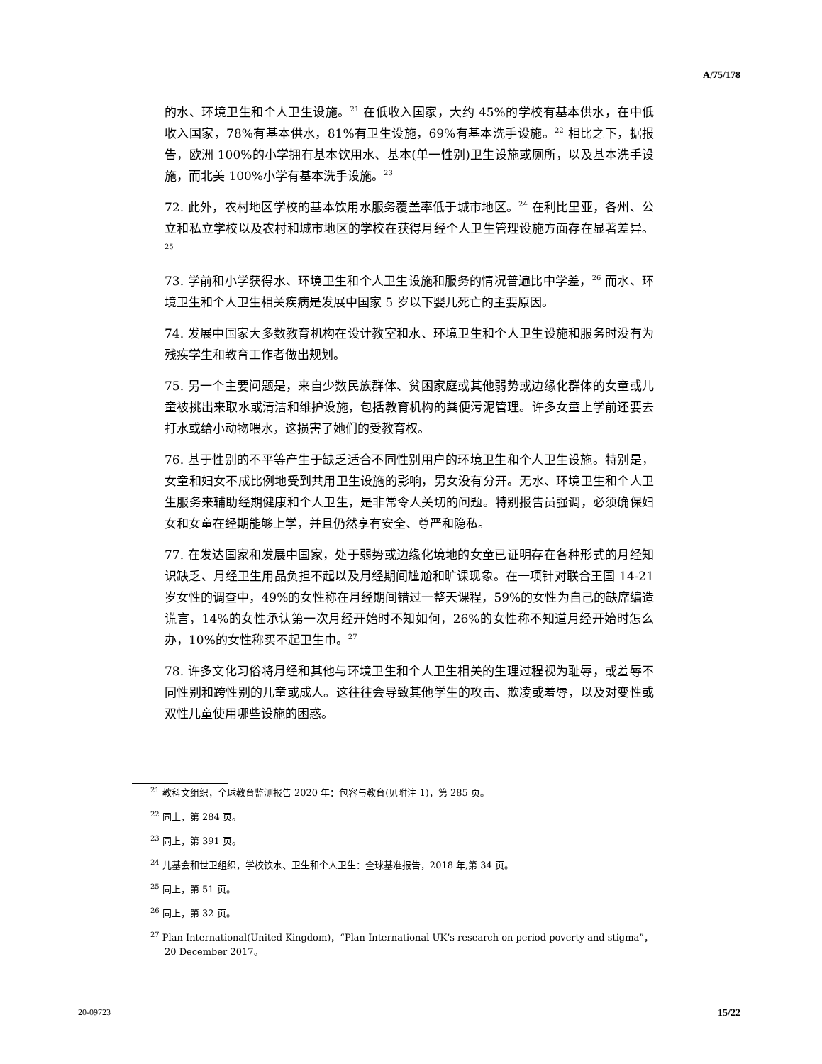A/75/178
的水、环境卫生和个人卫生设施。<sup>21</sup> 在低收入国家，大约 45%的学校有基本供水，在中低收入国家，78%有基本供水，81%有卫生设施，69%有基本洗手设施。<sup>22</sup> 相比之下，据报告，欧洲 100%的小学拥有基本饮用水、基本(单一性别)卫生设施或厕所，以及基本洗手设施，而北美 100%小学有基本洗手设施。<sup>23</sup>
72. 此外，农村地区学校的基本饮用水服务覆盖率低于城市地区。<sup>24</sup> 在利比里亚，各州、公立和私立学校以及农村和城市地区的学校在获得月经个人卫生管理设施方面存在显著差异。<sup>25</sup>
73. 学前和小学获得水、环境卫生和个人卫生设施和服务的情况普遍比中学差，<sup>26</sup> 而水、环境卫生和个人卫生相关疾病是发展中国家 5 岁以下婴儿死亡的主要原因。
74. 发展中国家大多数教育机构在设计教室和水、环境卫生和个人卫生设施和服务时没有为残疾学生和教育工作者做出规划。
75. 另一个主要问题是，来自少数民族群体、贫困家庭或其他弱势或边缘化群体的女童或儿童被挑出来取水或清洁和维护设施，包括教育机构的粪便污泥管理。许多女童上学前还要去打水或给小动物喂水，这损害了她们的受教育权。
76. 基于性别的不平等产生于缺乏适合不同性别用户的环境卫生和个人卫生设施。特别是，女童和妇女不成比例地受到共用卫生设施的影响，男女没有分开。无水、环境卫生和个人卫生服务来辅助经期健康和个人卫生，是非常令人关切的问题。特别报告员强调，必须确保妇女和女童在经期能够上学，并且仍然享有安全、尊严和隐私。
77. 在发达国家和发展中国家，处于弱势或边缘化境地的女童已证明存在各种形式的月经知识缺乏、月经卫生用品负担不起以及月经期间尴尬和旷课现象。在一项针对联合王国 14-21 岁女性的调查中，49%的女性称在月经期间错过一整天课程，59%的女性为自己的缺席编造谎言，14%的女性承认第一次月经开始时不知如何，26%的女性称不知道月经开始时怎么办，10%的女性称买不起卫生巾。<sup>27</sup>
78. 许多文化习俗将月经和其他与环境卫生和个人卫生相关的生理过程视为耻辱，或羞辱不同性别和跨性别的儿童或成人。这往往会导致其他学生的攻击、欺凌或羞辱，以及对变性或双性儿童使用哪些设施的困惑。
<sup>21</sup> 教科文组织，全球教育监测报告 2020 年：包容与教育(见附注 1)，第 285 页。
<sup>22</sup> 同上，第 284 页。
<sup>23</sup> 同上，第 391 页。
<sup>24</sup> 儿基会和世卫组织，学校饮水、卫生和个人卫生：全球基准报告，2018 年,第 34 页。
<sup>25</sup> 同上，第 51 页。
<sup>26</sup> 同上，第 32 页。
<sup>27</sup> Plan International(United Kingdom)，“Plan International UK’s research on period poverty and stigma”，20 December 2017。
20-09723 15/22